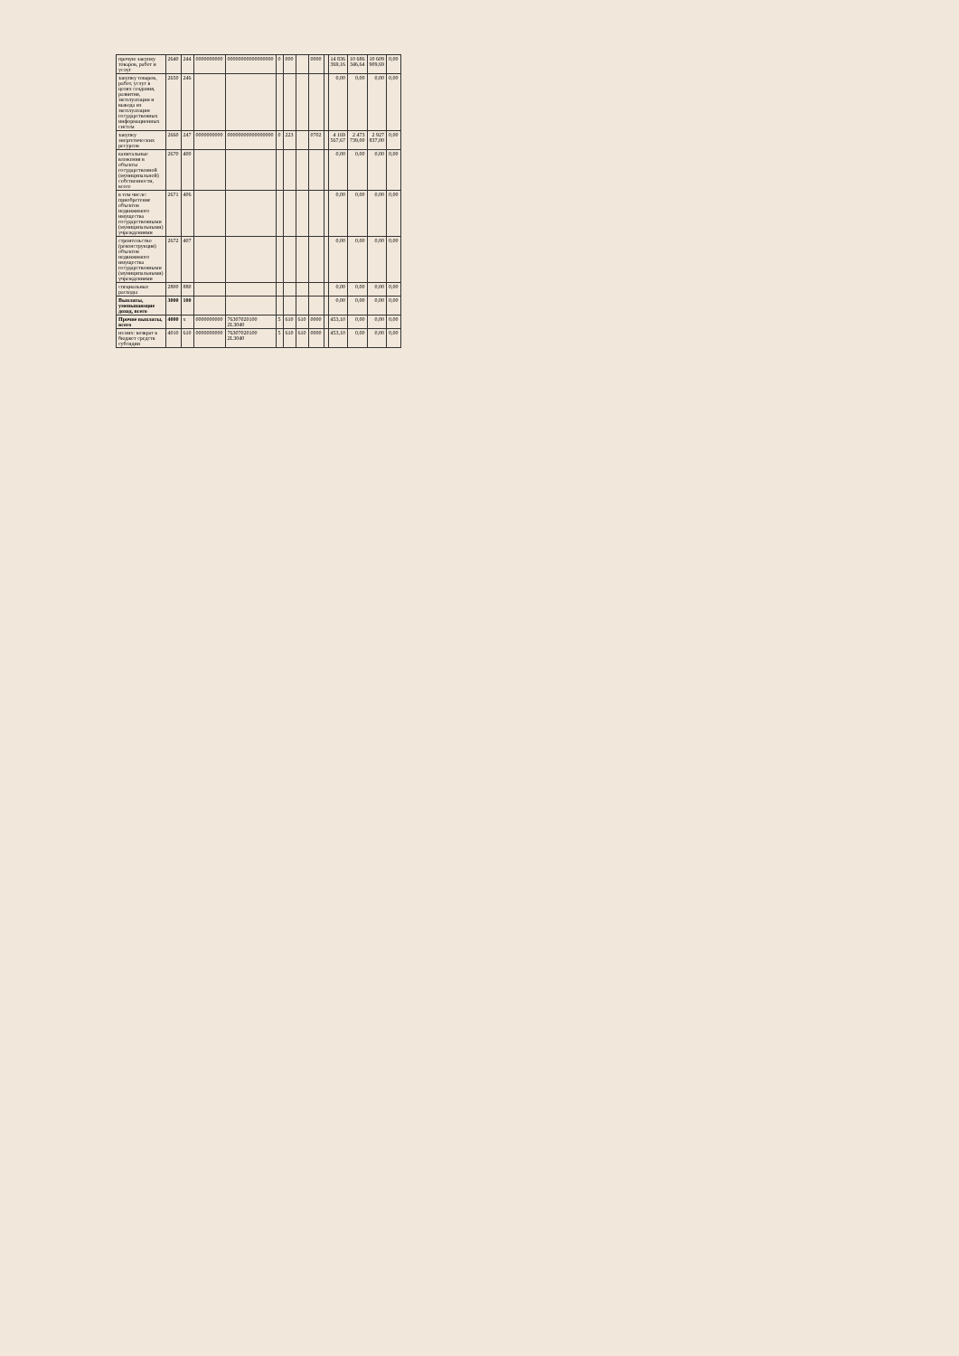| прочую закупку товаров, работ и услуг | 2640 | 244 | 0000000000 | 00000000000000000 | 0 | 000 | | 0000 | | 14 836 369,16 | 10 686 346,64 | 10 609 909,69 | 0,00 |
| закупку товаров, работ, услуг в целях создания, развития, эксплуатации и вывода из эксплуатации государственных информационных систем | 2650 | 246 | | | | | | | | 0,00 | 0,00 | 0,00 | 0,00 |
| закупку энергетических ресурсов | 2660 | 247 | 0000000000 | 00000000000000000 | 0 | 223 | | 0702 | | 4 169 567,67 | 2 473 739,00 | 2 927 837,00 | 0,00 |
| капитальные вложения в объекты государственной (муниципальной) собственности, всего | 2670 | 400 | | | | | | | | 0,00 | 0,00 | 0,00 | 0,00 |
| в том числе: приобретение объектов недвижимого имущества государственными (муниципальными) учреждениями | 2671 | 406 | | | | | | | | 0,00 | 0,00 | 0,00 | 0,00 |
| строительство (реконструкция) объектов недвижимого имущества государственными (муниципальными) учреждениями | 2672 | 407 | | | | | | | | 0,00 | 0,00 | 0,00 | 0,00 |
| специальные расходы | 2800 | 880 | | | | | | | | 0,00 | 0,00 | 0,00 | 0,00 |
| Выплаты, уменьшающие доход, всего | 3000 | 100 | | | | | | | | 0,00 | 0,00 | 0,00 | 0,00 |
| Прочие выплаты, всего | 4000 | х | 0000000000 | 76307020100 2L3040 | 5 | 610 | 610 | 0000 | | 453,10 | 0,00 | 0,00 | 0,00 |
| из них: возврат в бюджет средств субсидии | 4010 | 610 | 0000000000 | 76307020100 2L3040 | 5 | 610 | 610 | 0000 | | 453,10 | 0,00 | 0,00 | 0,00 |